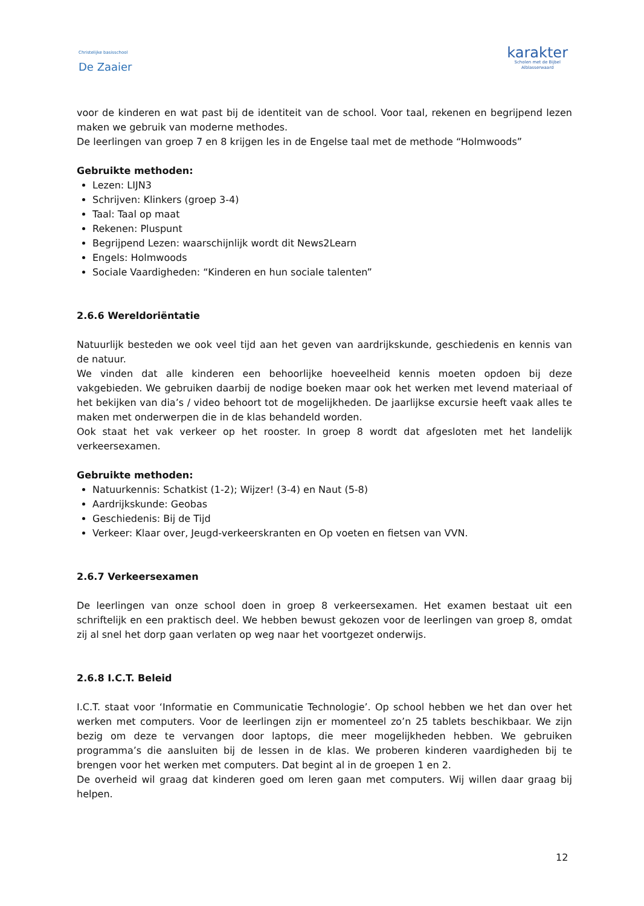Christelijke basisschool
De Zaaier
karakter
Scholen met de Bijbel
Alblasserwaard
voor de kinderen en wat past bij de identiteit van de school. Voor taal, rekenen en begrijpend lezen maken we gebruik van moderne methodes.
De leerlingen van groep 7 en 8 krijgen les in de Engelse taal met de methode “Holmwoods”
Gebruikte methoden:
Lezen: LIJN3
Schrijven: Klinkers (groep 3-4)
Taal: Taal op maat
Rekenen: Pluspunt
Begrijpend Lezen: waarschijnlijk wordt dit News2Learn
Engels: Holmwoods
Sociale Vaardigheden: “Kinderen en hun sociale talenten”
2.6.6 Wereldoriëntatie
Natuurlijk besteden we ook veel tijd aan het geven van aardrijkskunde, geschiedenis en kennis van de natuur.
We vinden dat alle kinderen een behoorlijke hoeveelheid kennis moeten opdoen bij deze vakgebieden. We gebruiken daarbij de nodige boeken maar ook het werken met levend materiaal of het bekijken van dia’s / video behoort tot de mogelijkheden. De jaarlijkse excursie heeft vaak alles te maken met onderwerpen die in de klas behandeld worden.
Ook staat het vak verkeer op het rooster. In groep 8 wordt dat afgesloten met het landelijk verkeersexamen.
Gebruikte methoden:
Natuurkennis: Schatkist (1-2); Wijzer! (3-4) en Naut (5-8)
Aardrijkskunde: Geobas
Geschiedenis: Bij de Tijd
Verkeer: Klaar over, Jeugd-verkeerskranten en Op voeten en fietsen van VVN.
2.6.7 Verkeersexamen
De leerlingen van onze school doen in groep 8 verkeersexamen. Het examen bestaat uit een schriftelijk en een praktisch deel. We hebben bewust gekozen voor de leerlingen van groep 8, omdat zij al snel het dorp gaan verlaten op weg naar het voortgezet onderwijs.
2.6.8 I.C.T. Beleid
I.C.T. staat voor ‘Informatie en Communicatie Technologie’. Op school hebben we het dan over het werken met computers. Voor de leerlingen zijn er momenteel zo’n 25 tablets beschikbaar. We zijn bezig om deze te vervangen door laptops, die meer mogelijkheden hebben. We gebruiken programma’s die aansluiten bij de lessen in de klas. We proberen kinderen vaardigheden bij te brengen voor het werken met computers. Dat begint al in de groepen 1 en 2.
De overheid wil graag dat kinderen goed om leren gaan met computers. Wij willen daar graag bij helpen.
12